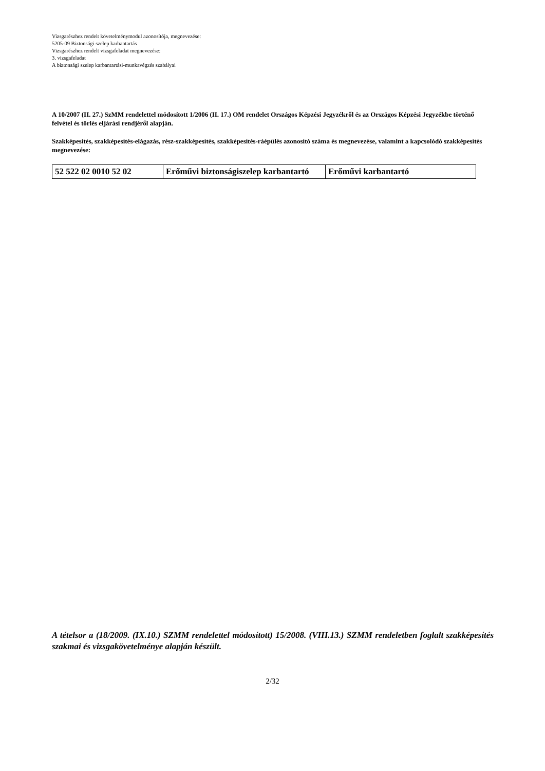Vizsgarészhez rendelt követelménymodul azonosítója, megnevezése:
5205-09 Biztonsági szelep karbantartás
Vizsgarészhez rendelt vizsgafeladat megnevezése:
3. vizsgafeladat
A biztonsági szelep karbantartási-munkavégzés szabályai
A 10/2007 (II. 27.) SzMM rendelettel módosított 1/2006 (II. 17.) OM rendelet Országos Képzési Jegyzékről és az Országos Képzési Jegyzékbe történő felvétel és törlés eljárási rendjéről alapján.
Szakképesítés, szakképesítés-elágazás, rész-szakképesítés, szakképesítés-ráépülés azonosító száma és megnevezése, valamint a kapcsolódó szakképesítés megnevezése:
| 52 522 02 0010 52 02 | Erőművi biztonságiszelep karbantartó | Erőművi karbantartó |
A tételsor a (18/2009. (IX.10.) SZMM rendelettel módosított) 15/2008. (VIII.13.) SZMM rendeletben foglalt szakképesítés szakmai és vizsgakövetelménye alapján készült.
2/32